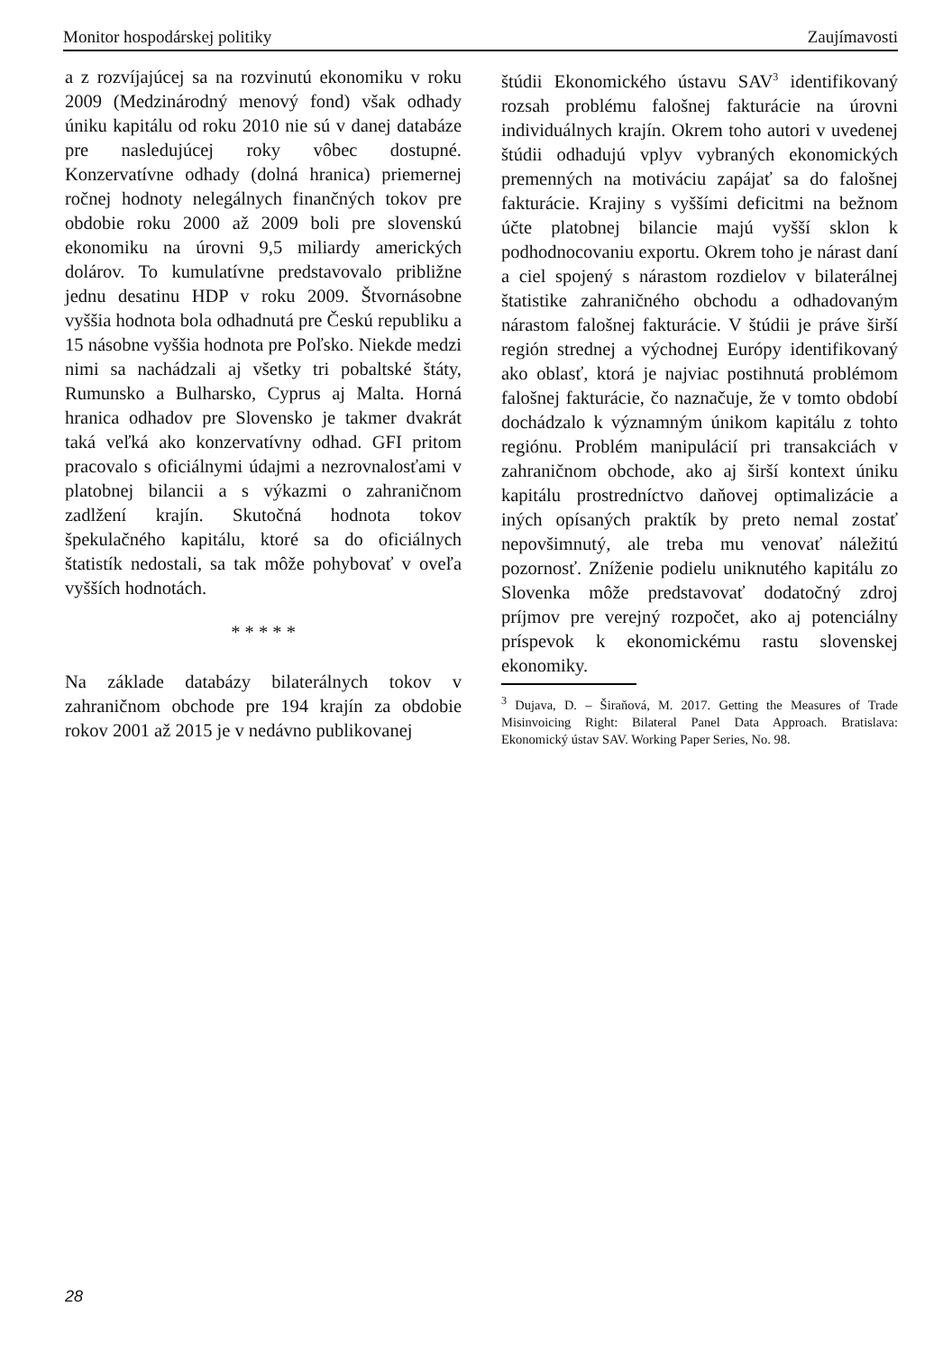Monitor hospodárskej politiky Zaujímavosti
a z rozvíjajúcej sa na rozvinutú ekonomiku v roku 2009 (Medzinárodný menový fond) však odhady úniku kapitálu od roku 2010 nie sú v danej databáze pre nasledujúcej roky vôbec dostupné. Konzervatívne odhady (dolná hranica) priemernej ročnej hodnoty nelegálnych finančných tokov pre obdobie roku 2000 až 2009 boli pre slovenskú ekonomiku na úrovni 9,5 miliardy amerických dolárov. To kumulatívne predstavovalo približne jednu desatinu HDP v roku 2009. Štvornásobne vyššia hodnota bola odhadnutá pre Českú republiku a 15 násobne vyššia hodnota pre Poľsko. Niekde medzi nimi sa nachádzali aj všetky tri pobaltské štáty, Rumunsko a Bulharsko, Cyprus aj Malta. Horná hranica odhadov pre Slovensko je takmer dvakrát taká veľká ako konzervatívny odhad. GFI pritom pracovalo s oficiálnymi údajmi a nezrovnalosťami v platobnej bilancii a s výkazmi o zahraničnom zadlžení krajín. Skutočná hodnota tokov špekulačného kapitálu, ktoré sa do oficiálnych štatistík nedostali, sa tak môže pohybovať v oveľa vyšších hodnotách.
* * * * *
Na základe databázy bilaterálnych tokov v zahraničnom obchode pre 194 krajín za obdobie rokov 2001 až 2015 je v nedávno publikovanej
štúdii Ekonomického ústavu SAV<sup>3</sup> identifikovaný rozsah problému falošnej fakturácie na úrovni individuálnych krajín. Okrem toho autori v uvedenej štúdii odhadujú vplyv vybraných ekonomických premenných na motiváciu zapájať sa do falošnej fakturácie. Krajiny s vyššími deficitmi na bežnom účte platobnej bilancie majú vyšší sklon k podhodnocovaniu exportu. Okrem toho je nárast daní a ciel spojený s nárastom rozdielov v bilaterálnej štatistike zahraničného obchodu a odhadovaným nárastom falošnej fakturácie. V štúdii je práve širší región strednej a východnej Európy identifikovaný ako oblasť, ktorá je najviac postihnutá problémom falošnej fakturácie, čo naznačuje, že v tomto období dochádzalo k významným únikom kapitálu z tohto regiónu. Problém manipulácií pri transakciách v zahraničnom obchode, ako aj širší kontext úniku kapitálu prostredníctvo daňovej optimalizácie a iných opísaných praktík by preto nemal zostať nepovšimnutý, ale treba mu venovať náležitú pozornosť. Zníženie podielu uniknutého kapitálu zo Slovenka môže predstavovať dodatočný zdroj príjmov pre verejný rozpočet, ako aj potenciálny príspevok k ekonomickému rastu slovenskej ekonomiky.
<sup>3</sup> Dujava, D. – Širaňová, M. 2017. Getting the Measures of Trade Misinvoicing Right: Bilateral Panel Data Approach. Bratislava: Ekonomický ústav SAV. Working Paper Series, No. 98.
28